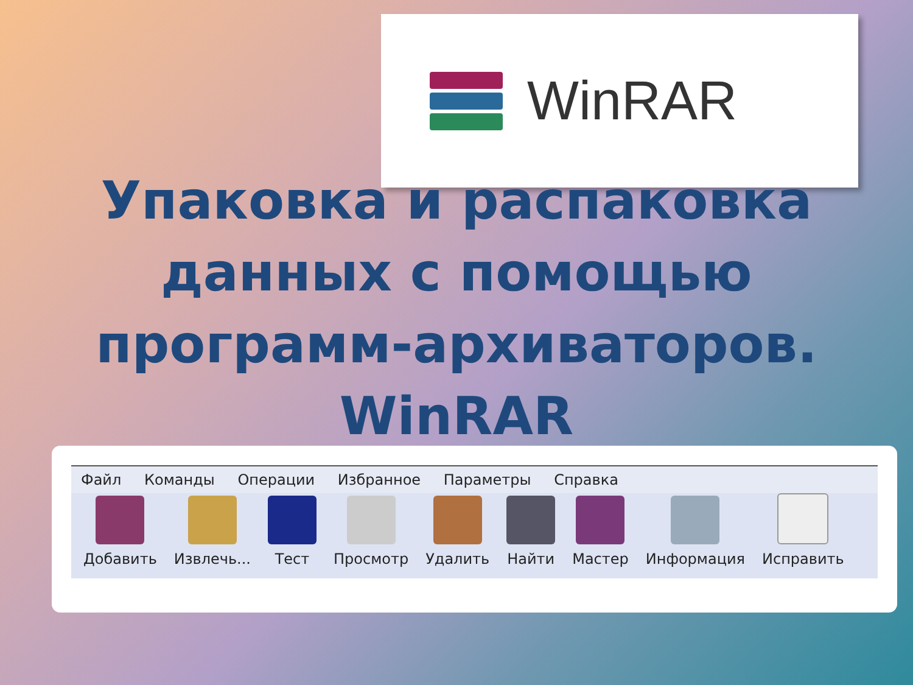WinRAR
Упаковка и распаковка данных с помощью программ-архиваторов. WinRAR
Файл Команды Операции Избранное Параметры Справка
Добавить
Извлечь...
Тест
Просмотр
Удалить
Найти
Мастер
Информация
Исправить